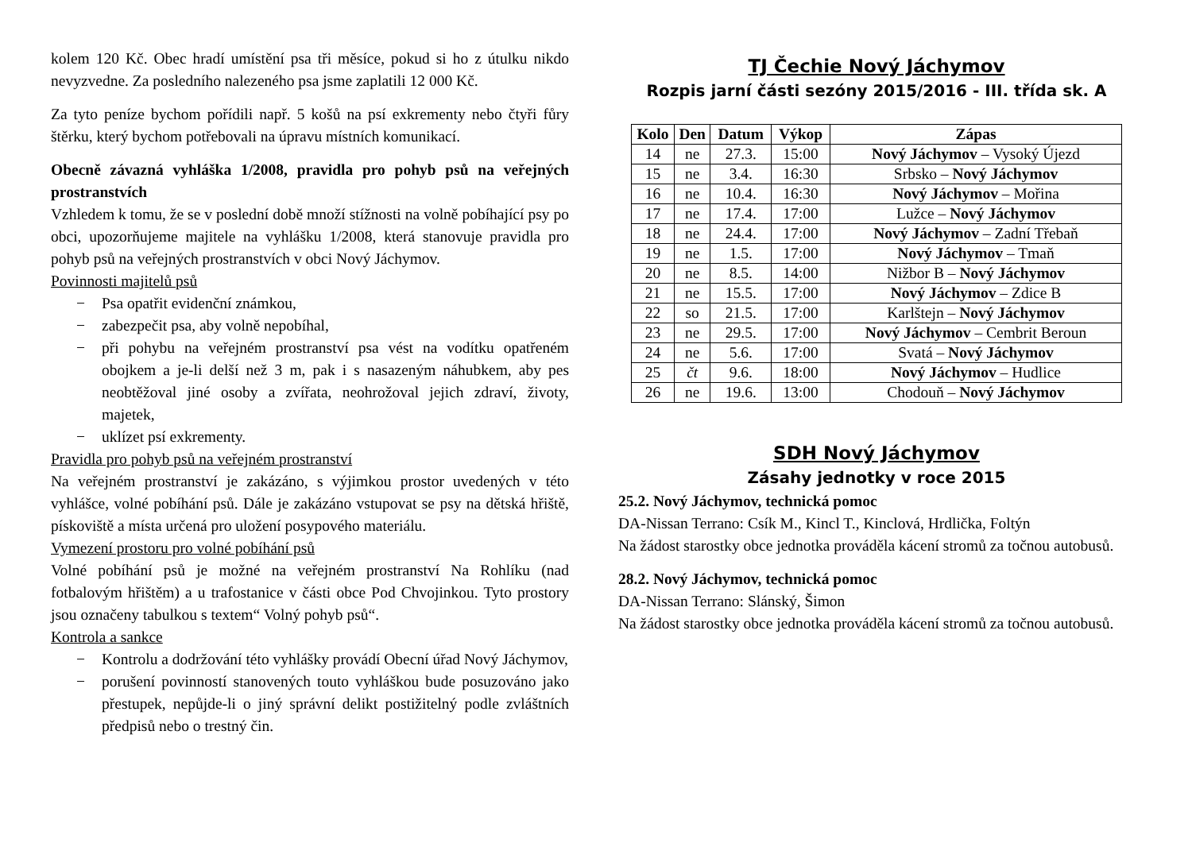kolem 120 Kč. Obec hradí umístění psa tři měsíce, pokud si ho z útulku nikdo nevyzvedne. Za posledního nalezeného psa jsme zaplatili 12 000 Kč.
Za tyto peníze bychom pořídili např. 5 košů na psí exkrementy nebo čtyři fůry štěrku, který bychom potřebovali na úpravu místních komunikací.
Obecně závazná vyhláška 1/2008, pravidla pro pohyb psů na veřejných prostranstvích
Vzhledem k tomu, že se v poslední době množí stížnosti na volně pobíhající psy po obci, upozorňujeme majitele na vyhlášku 1/2008, která stanovuje pravidla pro pohyb psů na veřejných prostranstvích v obci Nový Jáchymov.
Povinnosti majitelů psů
− Psa opatřit evidenční známkou,
− zabezpečit psa, aby volně nepobíhal,
− při pohybu na veřejném prostranství psa vést na vodítku opatřeném obojkem a je-li delší než 3 m, pak i s nasazeným náhubkem, aby pes neobtěžoval jiné osoby a zvířata, neohrožoval jejich zdraví, životy, majetek,
− uklízet psí exkrementy.
Pravidla pro pohyb psů na veřejném prostranství
Na veřejném prostranství je zakázáno, s výjimkou prostor uvedených v této vyhlášce, volné pobíhání psů. Dále je zakázáno vstupovat se psy na dětská hřiště, pískoviště a místa určená pro uložení posypového materiálu.
Vymezení prostoru pro volné pobíhání psů
Volné pobíhání psů je možné na veřejném prostranství Na Rohlíku (nad fotbalovým hřištěm) a u trafostanice v části obce Pod Chvojinkou. Tyto prostory jsou označeny tabulkou s textem“ Volný pohyb psů“.
Kontrola a sankce
− Kontrolu a dodržování této vyhlášky provádí Obecní úřad Nový Jáchymov,
− porušení povinností stanovených touto vyhláškou bude posuzováno jako přestupek, nepůjde-li o jiný správní delikt postižitelný podle zvláštních předpisů nebo o trestný čin.
TJ Čechie Nový Jáchymov
Rozpis jarní části sezóny 2015/2016 - III. třída sk. A
| Kolo | Den | Datum | Výkop | Zápas |
| --- | --- | --- | --- | --- |
| 14 | ne | 27.3. | 15:00 | Nový Jáchymov – Vysoký Újezd |
| 15 | ne | 3.4. | 16:30 | Srbsko – Nový Jáchymov |
| 16 | ne | 10.4. | 16:30 | Nový Jáchymov – Mořina |
| 17 | ne | 17.4. | 17:00 | Lužce – Nový Jáchymov |
| 18 | ne | 24.4. | 17:00 | Nový Jáchymov – Zadní Třebaň |
| 19 | ne | 1.5. | 17:00 | Nový Jáchymov – Tmaň |
| 20 | ne | 8.5. | 14:00 | Nižbor B – Nový Jáchymov |
| 21 | ne | 15.5. | 17:00 | Nový Jáchymov – Zdice B |
| 22 | so | 21.5. | 17:00 | Karlštejn – Nový Jáchymov |
| 23 | ne | 29.5. | 17:00 | Nový Jáchymov – Cembrit Beroun |
| 24 | ne | 5.6. | 17:00 | Svatá – Nový Jáchymov |
| 25 | čt | 9.6. | 18:00 | Nový Jáchymov – Hudlice |
| 26 | ne | 19.6. | 13:00 | Chodouň – Nový Jáchymov |
SDH Nový Jáchymov
Zásahy jednotky v roce 2015
25.2. Nový Jáchymov, technická pomoc
DA-Nissan Terrano: Csík M., Kincl T., Kinclová, Hrdlička, Foltýn
Na žádost starostky obce jednotka prováděla kácení stromů za točnou autobusů.
28.2. Nový Jáchymov, technická pomoc
DA-Nissan Terrano: Slánský, Šimon
Na žádost starostky obce jednotka prováděla kácení stromů za točnou autobusů.